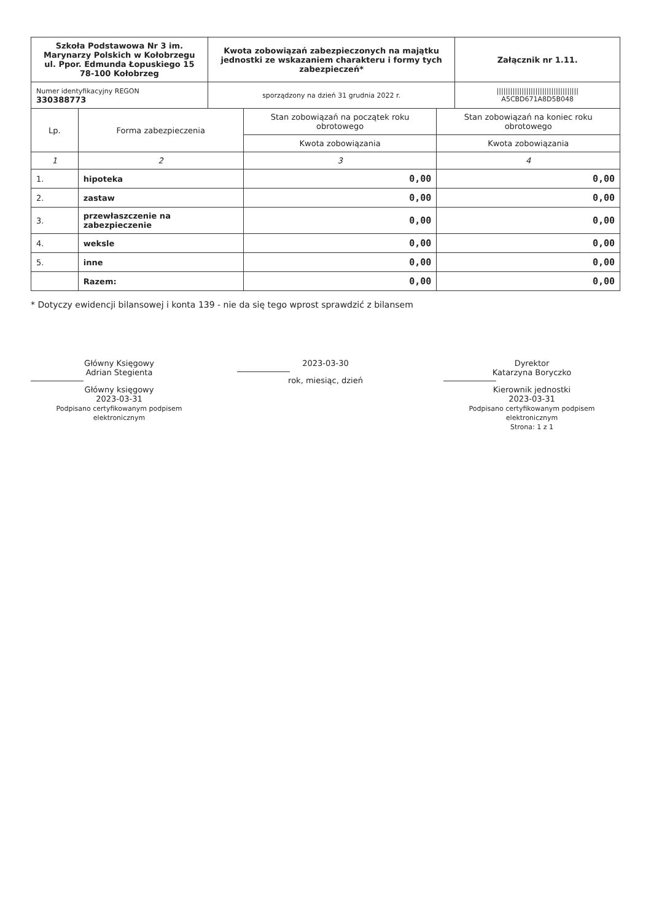| Szkoła Podstawowa Nr 3 im. Marynarzy Polskich w Kołobrzegu ul. Ppor. Edmunda Łopuskiego 15 78-100 Kołobrzeg | Kwota zobowiązań zabezpieczonych na majątku jednostki ze wskazaniem charakteru i formy tych zabezpieczeń* | Załącznik nr 1.11. |
| Numer identyfikacyjny REGON 330388773 | sporządzony na dzień 31 grudnia 2022 r. | //////////////////////////////////// A5CBD671A8D5B048 |
| Lp. | Forma zabezpieczenia | Stan zobowiązań na początek roku obrotowego | Stan zobowiązań na koniec roku obrotowego |
| --- | --- | --- | --- |
| | | Kwota zobowiązania | Kwota zobowiązania |
| 1 | 2 | 3 | 4 |
| 1. | hipoteka | 0,00 | 0,00 |
| 2. | zastaw | 0,00 | 0,00 |
| 3. | przewłaszczenie na zabezpieczenie | 0,00 | 0,00 |
| 4. | weksle | 0,00 | 0,00 |
| 5. | inne | 0,00 | 0,00 |
| | Razem: | 0,00 | 0,00 |
* Dotyczy ewidencji bilansowej i konta 139 - nie da się tego wprost sprawdzić z bilansem
Główny Księgowy
Adrian Stegienta
Główny księgowy
2023-03-31
Podpisano certyfikowanym podpisem elektronicznym
2023-03-30
rok, miesiąc, dzień
Dyrektor
Katarzyna Boryczko
Kierownik jednostki
2023-03-31
Podpisano certyfikowanym podpisem elektronicznym
Strona: 1 z 1